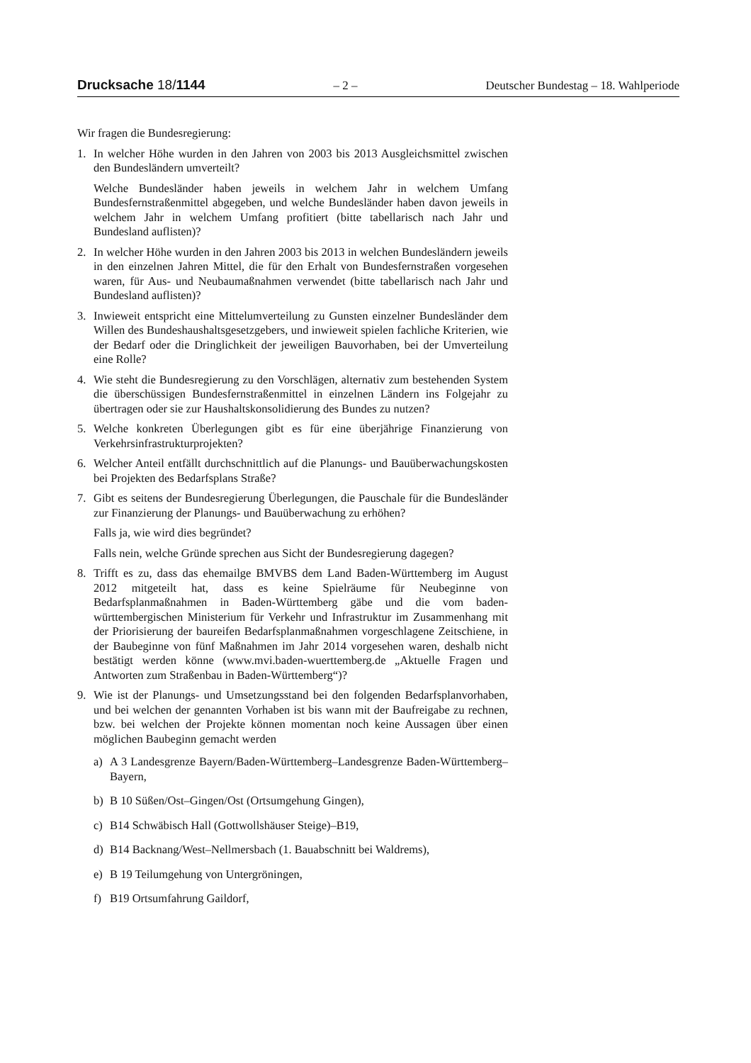Drucksache 18/1144 – 2 – Deutscher Bundestag – 18. Wahlperiode
Wir fragen die Bundesregierung:
1. In welcher Höhe wurden in den Jahren von 2003 bis 2013 Ausgleichsmittel zwischen den Bundesländern umverteilt?
Welche Bundesländer haben jeweils in welchem Jahr in welchem Umfang Bundesfernstraßenmittel abgegeben, und welche Bundesländer haben davon jeweils in welchem Jahr in welchem Umfang profitiert (bitte tabellarisch nach Jahr und Bundesland auflisten)?
2. In welcher Höhe wurden in den Jahren 2003 bis 2013 in welchen Bundesländern jeweils in den einzelnen Jahren Mittel, die für den Erhalt von Bundesfernstraßen vorgesehen waren, für Aus- und Neubaumaßnahmen verwendet (bitte tabellarisch nach Jahr und Bundesland auflisten)?
3. Inwieweit entspricht eine Mittelumverteilung zu Gunsten einzelner Bundesländer dem Willen des Bundeshaushaltsgesetzgebers, und inwieweit spielen fachliche Kriterien, wie der Bedarf oder die Dringlichkeit der jeweiligen Bauvorhaben, bei der Umverteilung eine Rolle?
4. Wie steht die Bundesregierung zu den Vorschlägen, alternativ zum bestehenden System die überschüssigen Bundesfernstraßenmittel in einzelnen Ländern ins Folgejahr zu übertragen oder sie zur Haushaltskonsolidierung des Bundes zu nutzen?
5. Welche konkreten Überlegungen gibt es für eine überjährige Finanzierung von Verkehrsinfrastrukturprojekten?
6. Welcher Anteil entfällt durchschnittlich auf die Planungs- und Bauüberwachungskosten bei Projekten des Bedarfsplans Straße?
7. Gibt es seitens der Bundesregierung Überlegungen, die Pauschale für die Bundesländer zur Finanzierung der Planungs- und Bauüberwachung zu erhöhen?
Falls ja, wie wird dies begründet?
Falls nein, welche Gründe sprechen aus Sicht der Bundesregierung dagegen?
8. Trifft es zu, dass das ehemailge BMVBS dem Land Baden-Württemberg im August 2012 mitgeteilt hat, dass es keine Spielräume für Neubeginne von Bedarfsplanmaßnahmen in Baden-Württemberg gäbe und die vom baden-württembergischen Ministerium für Verkehr und Infrastruktur im Zusammenhang mit der Priorisierung der baureifen Bedarfsplanmaßnahmen vorgeschlagene Zeitschiene, in der Baubeginne von fünf Maßnahmen im Jahr 2014 vorgesehen waren, deshalb nicht bestätigt werden könne (www.mvi.baden-wuerttemberg.de „Aktuelle Fragen und Antworten zum Straßenbau in Baden-Württemberg“)?
9. Wie ist der Planungs- und Umsetzungsstand bei den folgenden Bedarfsplanvorhaben, und bei welchen der genannten Vorhaben ist bis wann mit der Baufreigabe zu rechnen, bzw. bei welchen der Projekte können momentan noch keine Aussagen über einen möglichen Baubeginn gemacht werden
a) A 3 Landesgrenze Bayern/Baden-Württemberg–Landesgrenze Baden-Württemberg–Bayern,
b) B 10 Süßen/Ost–Gingen/Ost (Ortsumgehung Gingen),
c) B14 Schwäbisch Hall (Gottwollshäuser Steige)–B19,
d) B14 Backnang/West–Nellmersbach (1. Bauabschnitt bei Waldrems),
e) B 19 Teilumgehung von Untergröningen,
f) B19 Ortsumfahrung Gaildorf,